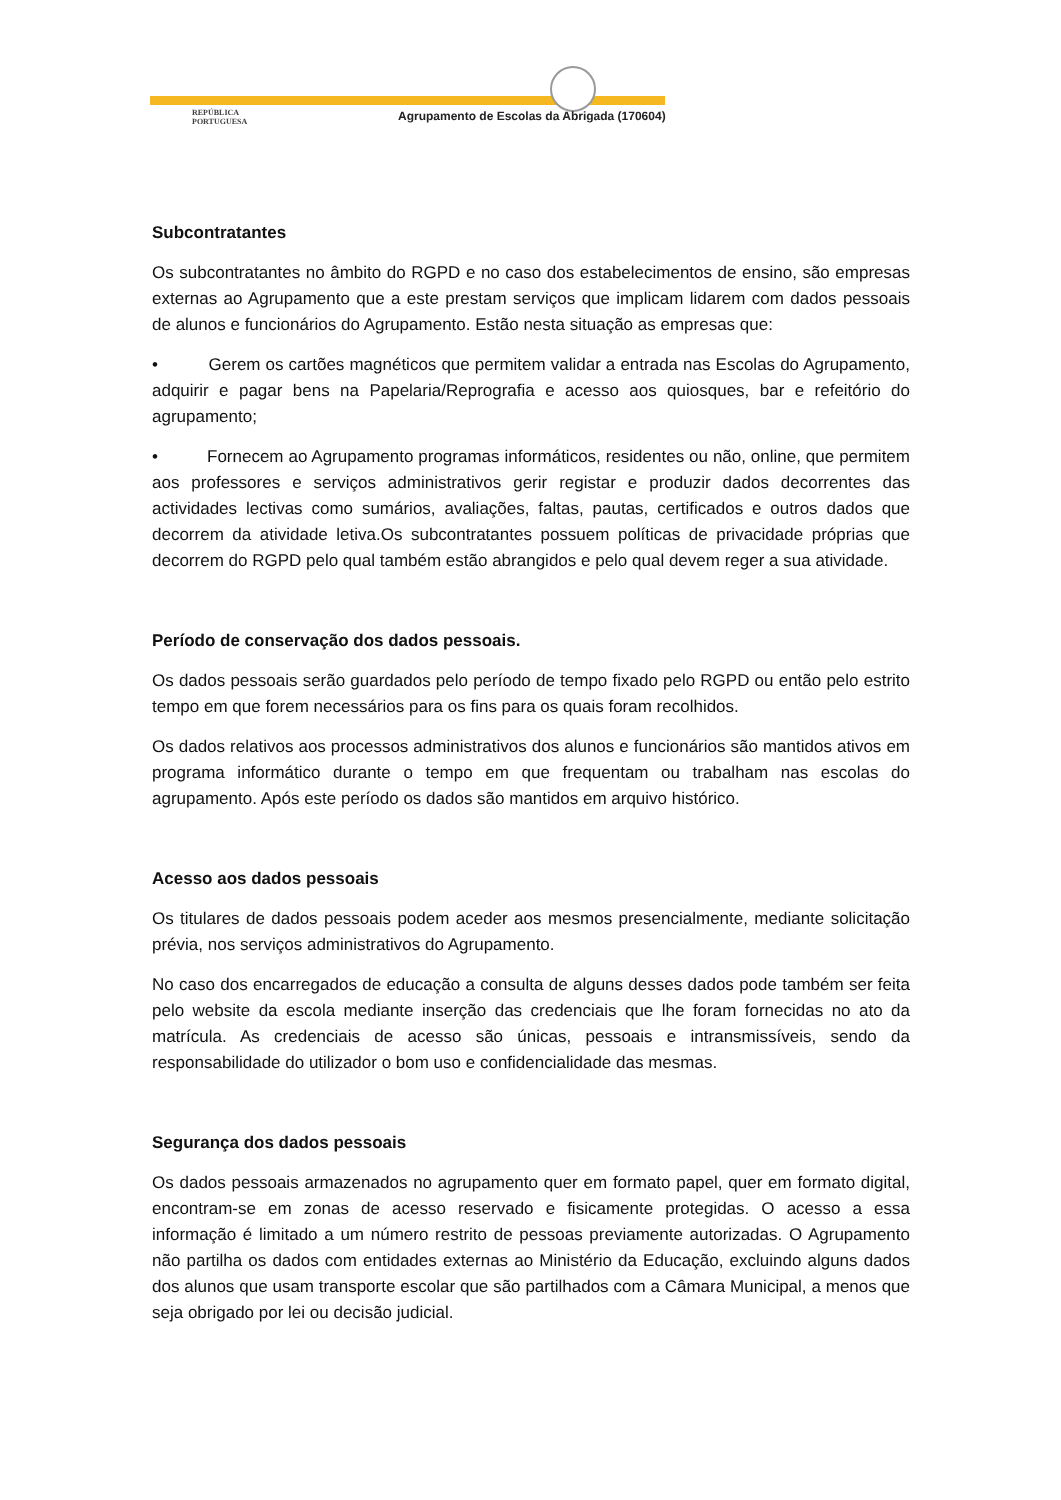REPÚBLICA
PORTUGUESA
Agrupamento de Escolas da Abrigada (170604)
Subcontratantes
Os subcontratantes no âmbito do RGPD e no caso dos estabelecimentos de ensino, são empresas externas ao Agrupamento que a este prestam serviços que implicam lidarem com dados pessoais de alunos e funcionários do Agrupamento. Estão nesta situação as empresas que:
• Gerem os cartões magnéticos que permitem validar a entrada nas Escolas do Agrupamento, adquirir e pagar bens na Papelaria/Reprografia e acesso aos quiosques, bar e refeitório do agrupamento;
• Fornecem ao Agrupamento programas informáticos, residentes ou não, online, que permitem aos professores e serviços administrativos gerir registar e produzir dados decorrentes das actividades lectivas como sumários, avaliações, faltas, pautas, certificados e outros dados que decorrem da atividade letiva.Os subcontratantes possuem políticas de privacidade próprias que decorrem do RGPD pelo qual também estão abrangidos e pelo qual devem reger a sua atividade.
Período de conservação dos dados pessoais.
Os dados pessoais serão guardados pelo período de tempo fixado pelo RGPD ou então pelo estrito tempo em que forem necessários para os fins para os quais foram recolhidos.
Os dados relativos aos processos administrativos dos alunos e funcionários são mantidos ativos em programa informático durante o tempo em que frequentam ou trabalham nas escolas do agrupamento. Após este período os dados são mantidos em arquivo histórico.
Acesso aos dados pessoais
Os titulares de dados pessoais podem aceder aos mesmos presencialmente, mediante solicitação prévia, nos serviços administrativos do Agrupamento.
No caso dos encarregados de educação a consulta de alguns desses dados pode também ser feita pelo website da escola mediante inserção das credenciais que lhe foram fornecidas no ato da matrícula. As credenciais de acesso são únicas, pessoais e intransmissíveis, sendo da responsabilidade do utilizador o bom uso e confidencialidade das mesmas.
Segurança dos dados pessoais
Os dados pessoais armazenados no agrupamento quer em formato papel, quer em formato digital, encontram-se em zonas de acesso reservado e fisicamente protegidas. O acesso a essa informação é limitado a um número restrito de pessoas previamente autorizadas. O Agrupamento não partilha os dados com entidades externas ao Ministério da Educação, excluindo alguns dados dos alunos que usam transporte escolar que são partilhados com a Câmara Municipal, a menos que seja obrigado por lei ou decisão judicial.